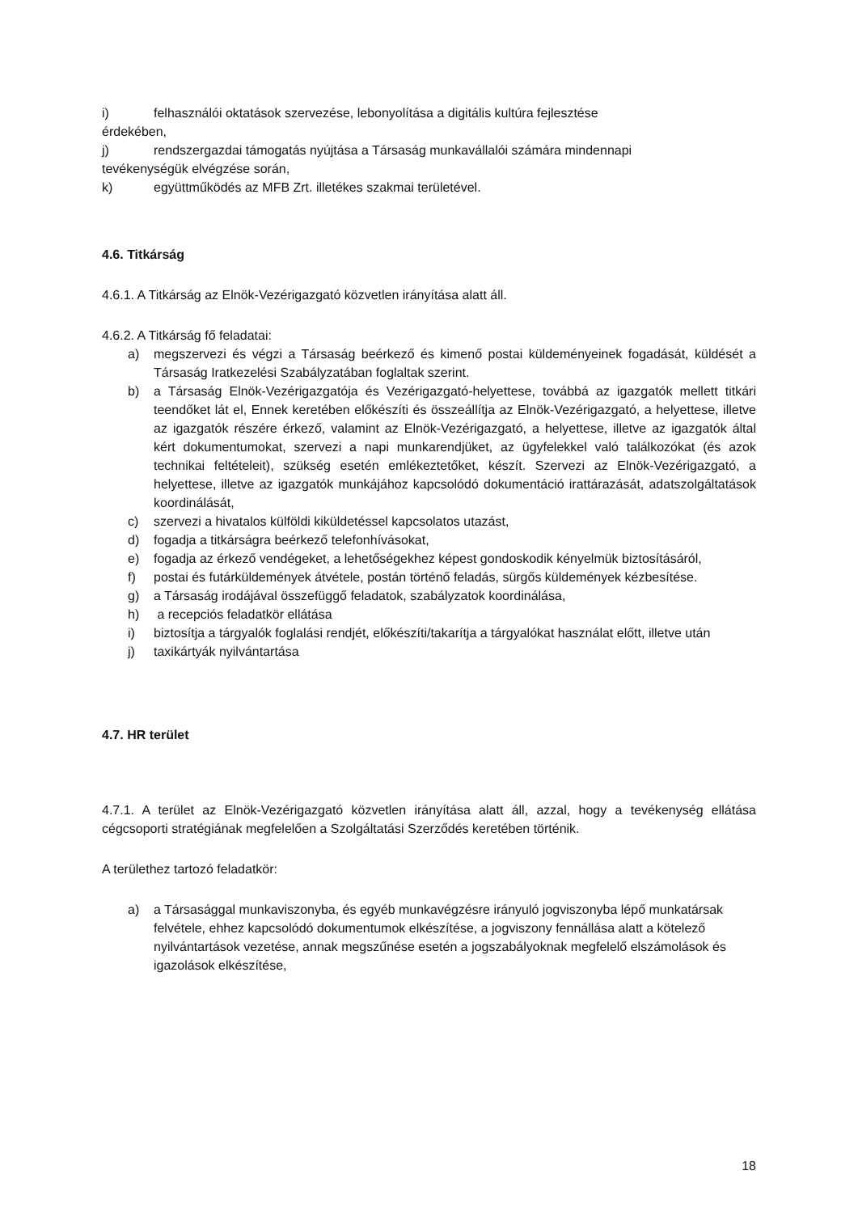i) felhasználói oktatások szervezése, lebonyolítása a digitális kultúra fejlesztése
érdekében,
j) rendszergazdai támogatás nyújtása a Társaság munkavállalói számára mindennapi
tevékenységük elvégzése során,
k) együttműködés az MFB Zrt. illetékes szakmai területével.
4.6. Titkárság
4.6.1. A Titkárság az Elnök-Vezérigazgató közvetlen irányítása alatt áll.
4.6.2. A Titkárság fő feladatai:
a) megszervezi és végzi a Társaság beérkező és kimenő postai küldeményeinek fogadását, küldését a Társaság Iratkezelési Szabályzatában foglaltak szerint.
b) a Társaság Elnök-Vezérigazgatója és Vezérigazgató-helyettese, továbbá az igazgatók mellett titkári teendőket lát el, Ennek keretében előkészíti és összeállítja az Elnök-Vezérigazgató, a helyettese, illetve az igazgatók részére érkező, valamint az Elnök-Vezérigazgató, a helyettese, illetve az igazgatók által kért dokumentumokat, szervezi a napi munkarendjüket, az ügyfelekkel való találkozókat (és azok technikai feltételeit), szükség esetén emlékeztetőket, készít. Szervezi az Elnök-Vezérigazgató, a helyettese, illetve az igazgatók munkájához kapcsolódó dokumentáció irattárazását, adatszolgáltatások koordinálását,
c) szervezi a hivatalos külföldi kiküldetéssel kapcsolatos utazást,
d) fogadja a titkárságra beérkező telefonhívásokat,
e) fogadja az érkező vendégeket, a lehetőségekhez képest gondoskodik kényelmük biztosításáról,
f) postai és futárküldemények átvétele, postán történő feladás, sürgős küldemények kézbesítése.
g) a Társaság irodájával összefüggő feladatok, szabályzatok koordinálása,
h) a recepciós feladatkör ellátása
i) biztosítja a tárgyalók foglalási rendjét, előkészíti/takarítja a tárgyalókat használat előtt, illetve után
j) taxikártyák nyilvántartása
4.7. HR terület
4.7.1. A terület az Elnök-Vezérigazgató közvetlen irányítása alatt áll, azzal, hogy a tevékenység ellátása cégcsoporti stratégiának megfelelően a Szolgáltatási Szerződés keretében történik.
A területhez tartozó feladatkör:
a) a Társasággal munkaviszonyba, és egyéb munkavégzésre irányuló jogviszonyba lépő munkatársak felvétele, ehhez kapcsolódó dokumentumok elkészítése, a jogviszony fennállása alatt a kötelező nyilvántartások vezetése, annak megszűnése esetén a jogszabályoknak megfelelő elszámolások és igazolások elkészítése,
18